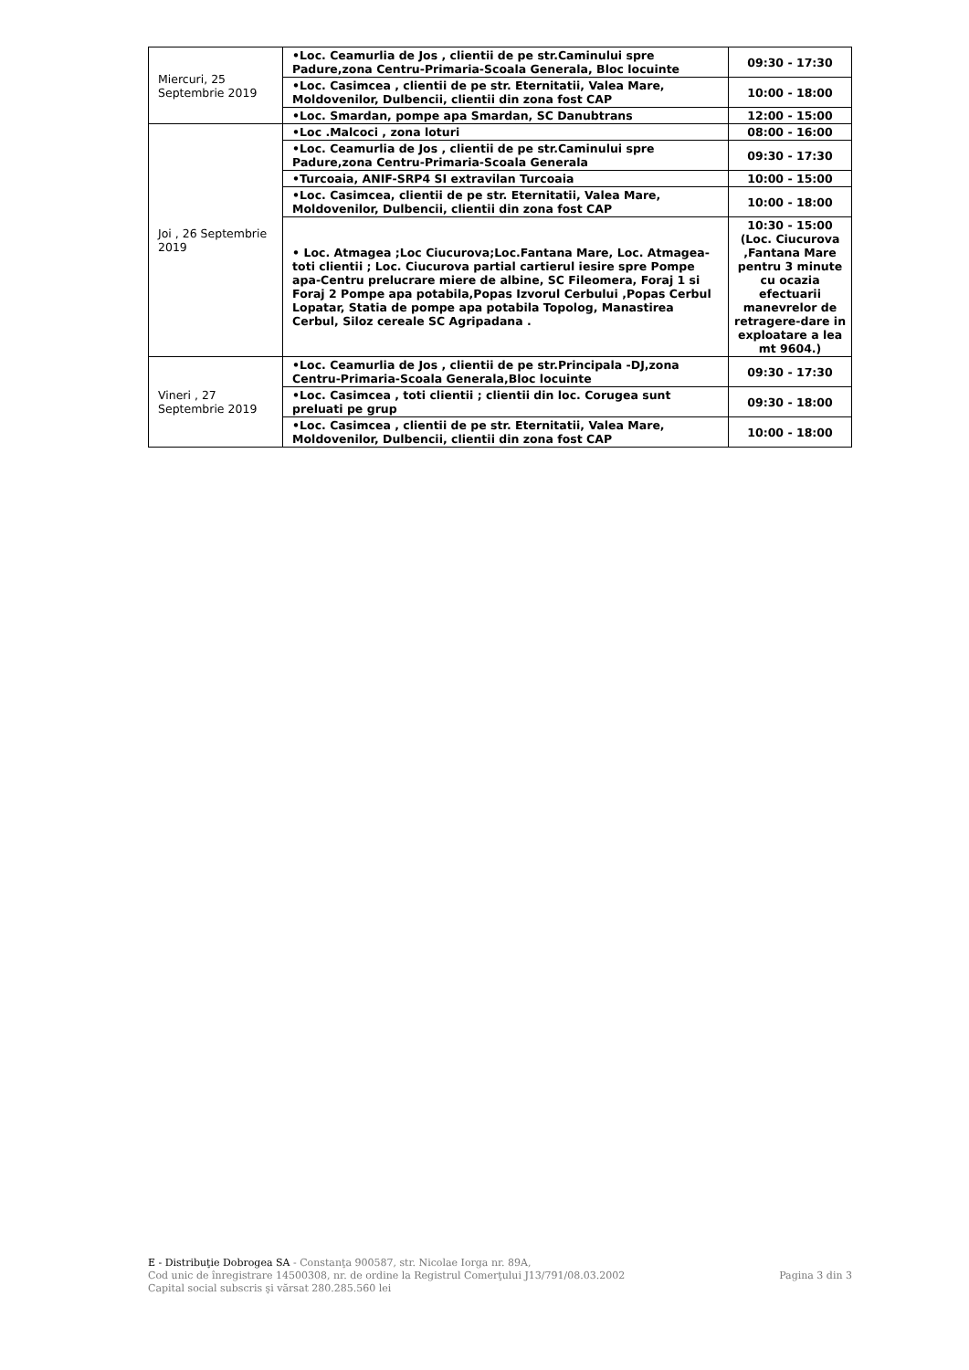| Miercuri, 25 Septembrie 2019 | •Loc. Ceamurlia de Jos , clientii de pe str.Caminului spre Padure,zona Centru-Primaria-Scoala Generala, Bloc locuinte | 09:30 - 17:30 |
| | •Loc. Casimcea , clientii de pe str. Eternitatii, Valea Mare, Moldovenilor, Dulbencii, clientii din zona fost CAP | 10:00 - 18:00 |
| | •Loc. Smardan, pompe apa Smardan, SC Danubtrans | 12:00 - 15:00 |
| Joi , 26 Septembrie 2019 | •Loc .Malcoci , zona loturi | 08:00 - 16:00 |
| | •Loc. Ceamurlia de Jos , clientii de pe str.Caminului spre Padure,zona Centru-Primaria-Scoala Generala | 09:30 - 17:30 |
| | •Turcoaia, ANIF-SRP4 SI extravilan Turcoaia | 10:00 - 15:00 |
| | •Loc. Casimcea, clientii de pe str. Eternitatii, Valea Mare, Moldovenilor, Dulbencii, clientii din zona fost CAP | 10:00 - 18:00 |
| | • Loc. Atmagea ;Loc Ciucurova;Loc.Fantana Mare, Loc. Atmagea-toti clientii ; Loc. Ciucurova partial cartierul iesire spre Pompe apa-Centru prelucrare miere de albine, SC Fileomera, Foraj 1 si Foraj 2 Pompe apa potabila,Popas Izvorul Cerbului ,Popas Cerbul Lopatar, Statia de pompe apa potabila Topolog, Manastirea Cerbul, Siloz cereale SC Agripadana . | 10:30 - 15:00 (Loc. Ciucurova ,Fantana Mare pentru 3 minute cu ocazia efectuarii manevrelor de retragere-dare in exploatare a lea mt 9604.) |
| Vineri , 27 Septembrie 2019 | •Loc. Ceamurlia de Jos , clientii de pe str.Principala -DJ,zona Centru-Primaria-Scoala Generala,Bloc locuinte | 09:30 - 17:30 |
| | •Loc. Casimcea , toti clientii ; clientii din loc. Corugea sunt preluati pe grup | 09:30 - 18:00 |
| | •Loc. Casimcea , clientii de pe str. Eternitatii, Valea Mare, Moldovenilor, Dulbencii, clientii din zona fost CAP | 10:00 - 18:00 |
E - Distribuţie Dobrogea SA - Constanţa 900587, str. Nicolae Iorga nr. 89A,
Cod unic de înregistrare 14500308, nr. de ordine la Registrul Comerţului J13/791/08.03.2002 Pagina 3 din 3
Capital social subscris şi vărsat 280.285.560 lei